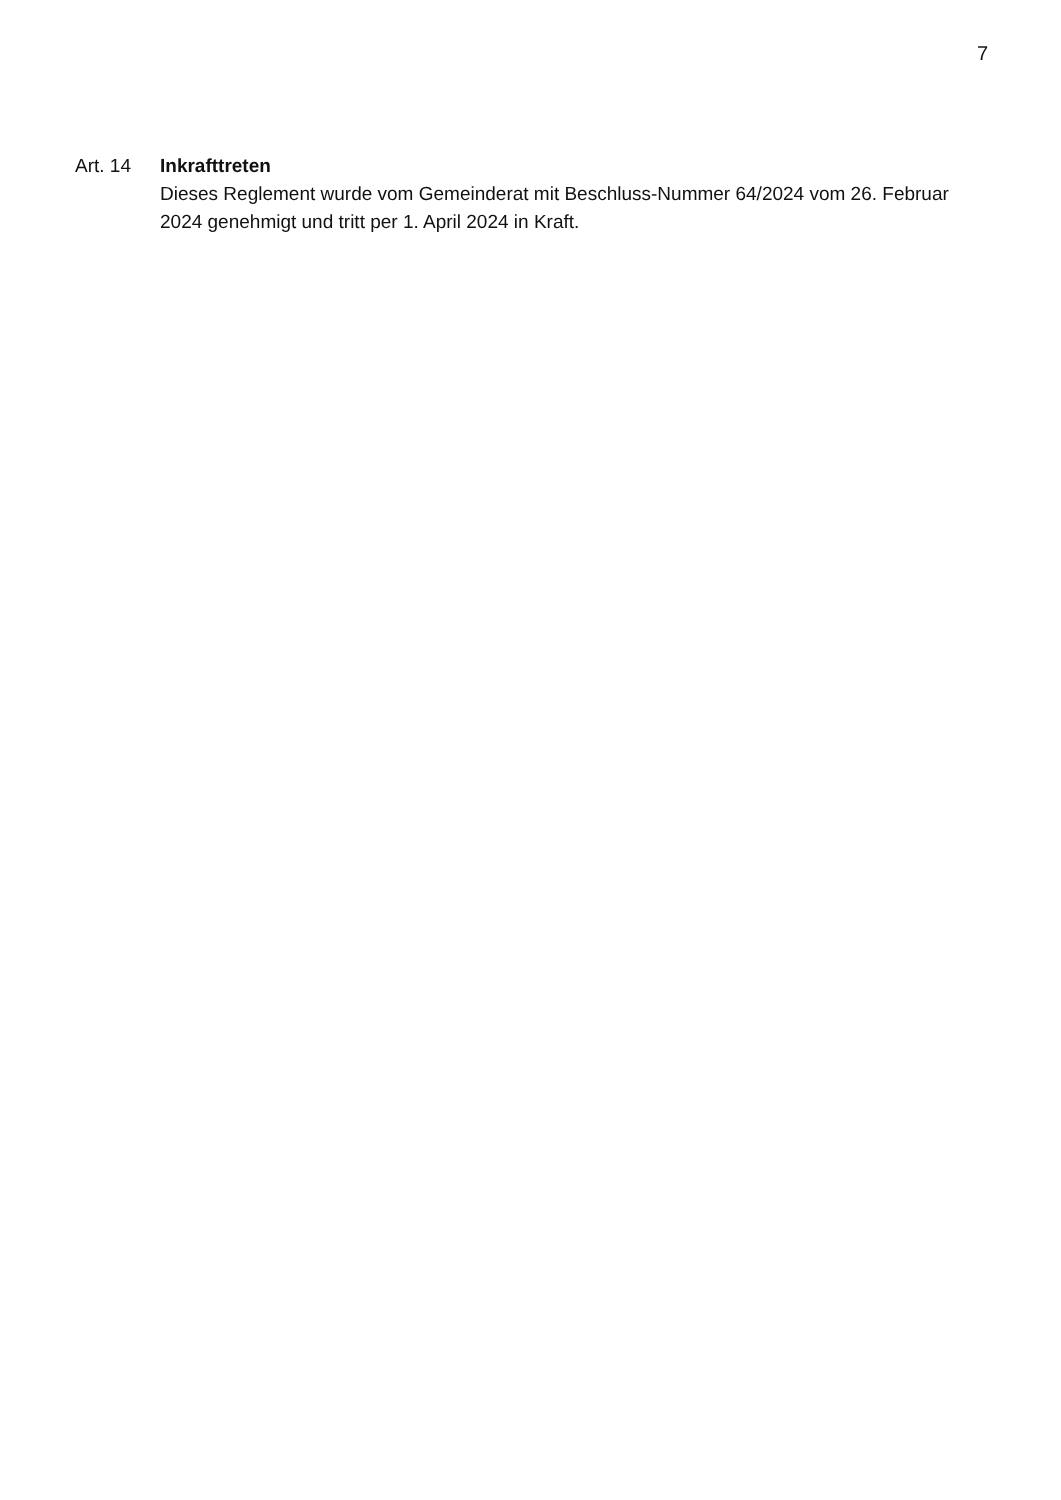7
Art. 14 Inkrafttreten
Dieses Reglement wurde vom Gemeinderat mit Beschluss-Nummer 64/2024 vom 26. Februar 2024 genehmigt und tritt per 1. April 2024 in Kraft.